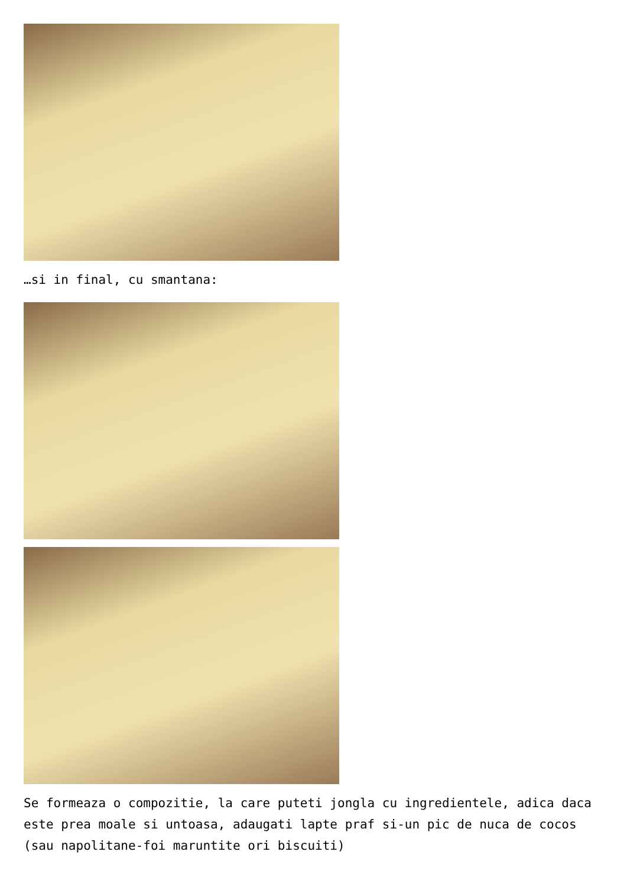…si in final, cu smantana:
Se formeaza o compozitie, la care puteti jongla cu ingredientele, adica daca este prea moale si untoasa, adaugati lapte praf si-un pic de nuca de cocos (sau napolitane-foi maruntite ori biscuiti)